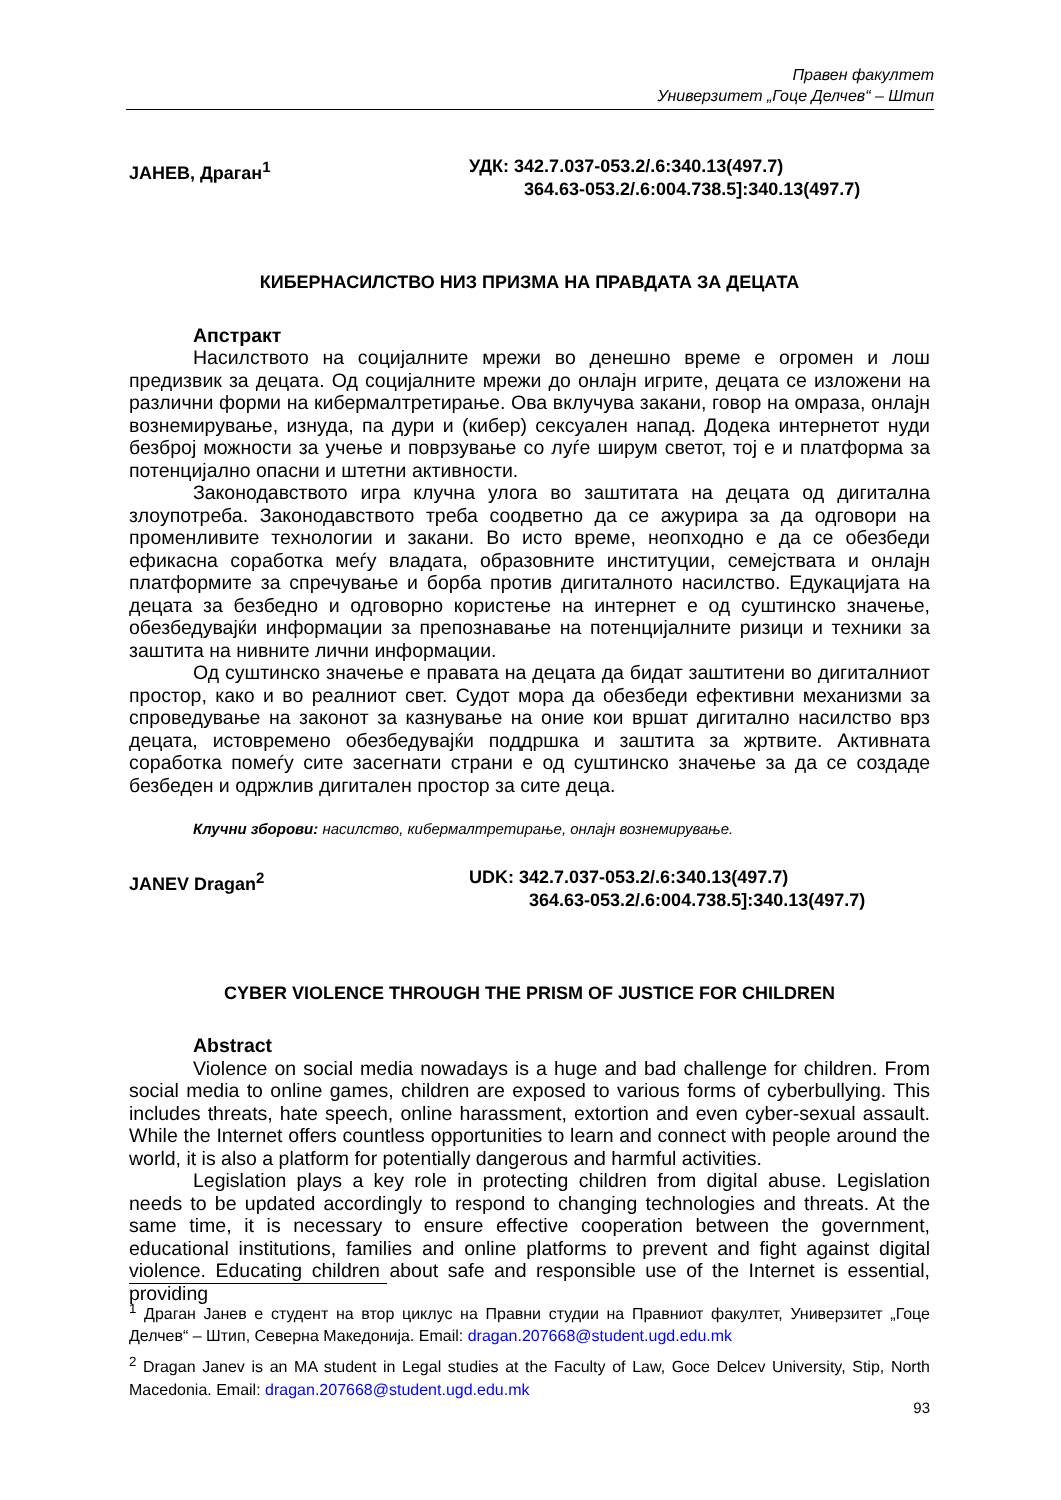Правен факултет
Универзитет „Гоце Делчев“ – Штип
ЈАНЕВ, Драган<sup>1</sup> УДК: 342.7.037-053.2/.6:340.13(497.7)
364.63-053.2/.6:004.738.5]:340.13(497.7)
КИБЕРНАСИЛСТВО НИЗ ПРИЗМА НА ПРАВДАТА ЗА ДЕЦАТА
Апстракт
Насилството на социјалните мрежи во денешно време е огромен и лош предизвик за децата. Од социјалните мрежи до онлајн игрите, децата се изложени на различни форми на кибермалтретирање. Ова вклучува закани, говор на омраза, онлајн вознемирување, изнуда, па дури и (кибер) сексуален напад. Додека интернетот нуди безброј можности за учење и поврзување со луѓе ширум светот, тој е и платформа за потенцијално опасни и штетни активности.
Законодавството игра клучна улога во заштитата на децата од дигитална злоупотреба. Законодавството треба соодветно да се ажурира за да одговори на променливите технологии и закани. Во исто време, неопходно е да се обезбеди ефикасна соработка меѓу владата, образовните институции, семејствата и онлајн платформите за спречување и борба против дигиталното насилство. Едукацијата на децата за безбедно и одговорно користење на интернет е од суштинско значење, обезбедувајќи информации за препознавање на потенцијалните ризици и техники за заштита на нивните лични информации.
Од суштинско значење е правата на децата да бидат заштитени во дигиталниот простор, како и во реалниот свет. Судот мора да обезбеди ефективни механизми за спроведување на законот за казнување на оние кои вршат дигитално насилство врз децата, истовремено обезбедувајќи поддршка и заштита за жртвите. Активната соработка помеѓу сите засегнати страни е од суштинско значење за да се создаде безбеден и одржлив дигитален простор за сите деца.
Клучни зборови: насилство, кибермалтретирање, онлајн вознемирување.
JANEV Dragan<sup>2</sup> UDK: 342.7.037-053.2/.6:340.13(497.7)
364.63-053.2/.6:004.738.5]:340.13(497.7)
CYBER VIOLENCE THROUGH THE PRISM OF JUSTICE FOR CHILDREN
Abstract
Violence on social media nowadays is a huge and bad challenge for children. From social media to online games, children are exposed to various forms of cyberbullying. This includes threats, hate speech, online harassment, extortion and even cyber-sexual assault. While the Internet offers countless opportunities to learn and connect with people around the world, it is also a platform for potentially dangerous and harmful activities.
Legislation plays a key role in protecting children from digital abuse. Legislation needs to be updated accordingly to respond to changing technologies and threats. At the same time, it is necessary to ensure effective cooperation between the government, educational institutions, families and online platforms to prevent and fight against digital violence. Educating children about safe and responsible use of the Internet is essential, providing
<sup>1</sup> Драган Јанев е студент на втор циклус на Правни студии на Правниот факултет, Универзитет „Гоце Делчев“ – Штип, Северна Македонија. Email: dragan.207668@student.ugd.edu.mk
<sup>2</sup> Dragan Janev is an MA student in Legal studies at the Faculty of Law, Goce Delcev University, Stip, North Macedonia. Email: dragan.207668@student.ugd.edu.mk
93